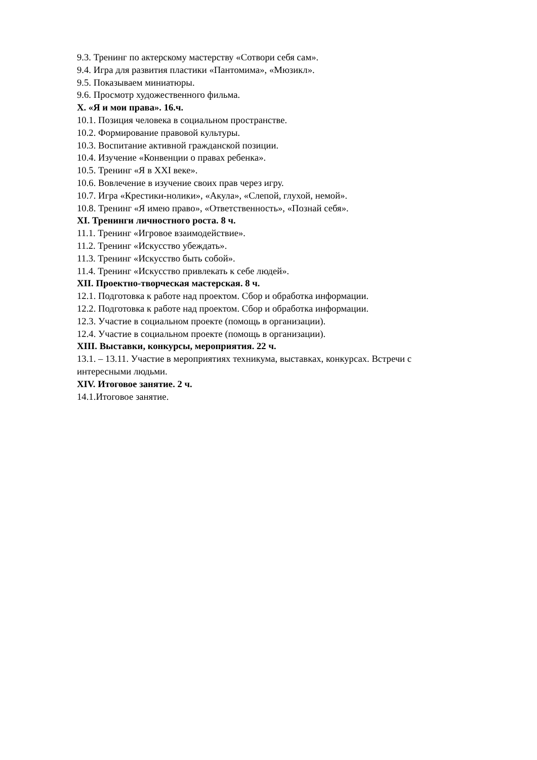9.3. Тренинг по актерскому мастерству «Сотвори себя сам».
9.4. Игра для развития пластики «Пантомима», «Мюзикл».
9.5. Показываем миниатюры.
9.6. Просмотр художественного фильма.
X. «Я и мои права». 16.ч.
10.1. Позиция человека в социальном пространстве.
10.2. Формирование правовой культуры.
10.3. Воспитание активной гражданской позиции.
10.4. Изучение «Конвенции о правах ребенка».
10.5. Тренинг «Я в XXI веке».
10.6. Вовлечение в изучение своих прав через игру.
10.7. Игра «Крестики-нолики», «Акула», «Слепой, глухой, немой».
10.8. Тренинг «Я имею право», «Ответственность», «Познай себя».
XI. Тренинги личностного роста. 8 ч.
11.1. Тренинг «Игровое взаимодействие».
11.2. Тренинг «Искусство убеждать».
11.3. Тренинг «Искусство быть собой».
11.4. Тренинг «Искусство привлекать к себе людей».
XII. Проектно-творческая мастерская. 8 ч.
12.1. Подготовка к работе над проектом. Сбор и обработка информации.
12.2. Подготовка к работе над проектом. Сбор и обработка информации.
12.3. Участие в социальном проекте (помощь в организации).
12.4. Участие в социальном проекте (помощь в организации).
XIII. Выставки, конкурсы, мероприятия. 22 ч.
13.1. – 13.11. Участие в мероприятиях техникума, выставках, конкурсах. Встречи с интересными людьми.
XIV. Итоговое занятие. 2 ч.
14.1.Итоговое занятие.